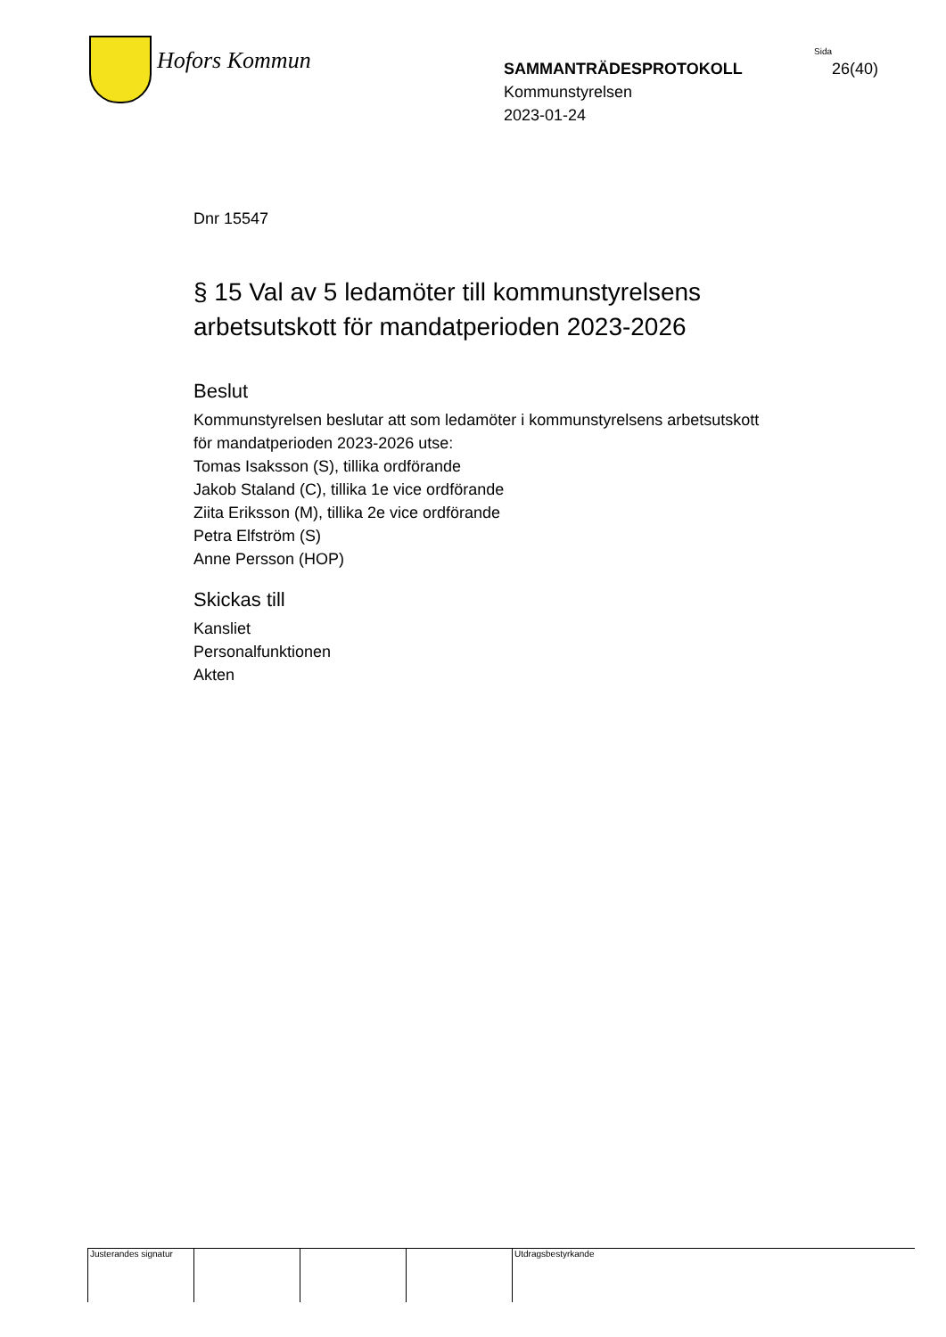Hofors Kommun
Sida
SAMMANTRÄDESPROTOKOLL 26(40)
Kommunstyrelsen
2023-01-24
Dnr 15547
§ 15 Val av 5 ledamöter till kommunstyrelsens arbetsutskott för mandatperioden 2023-2026
Beslut
Kommunstyrelsen beslutar att som ledamöter i kommunstyrelsens arbetsutskott för mandatperioden 2023-2026 utse:
Tomas Isaksson (S), tillika ordförande
Jakob Staland (C), tillika 1e vice ordförande
Ziita Eriksson (M), tillika 2e vice ordförande
Petra Elfström (S)
Anne Persson (HOP)
Skickas till
Kansliet
Personalfunktionen
Akten
Justerandes signatur
Utdragsbestyrkande